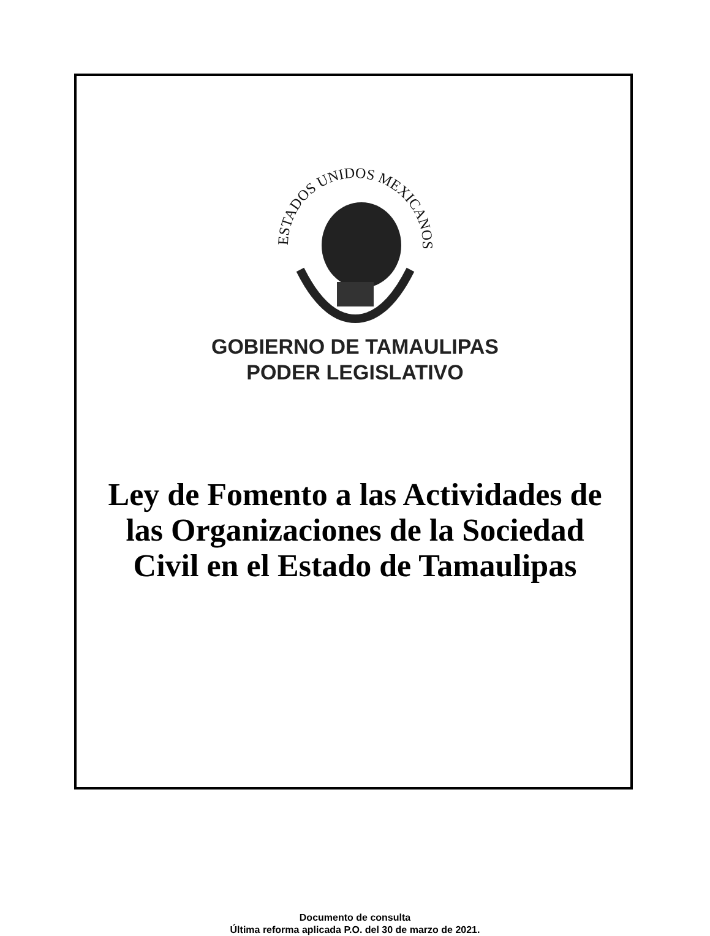ESTADOS UNIDOS MEXICANOS
GOBIERNO DE TAMAULIPAS
PODER LEGISLATIVO
Ley de Fomento a las Actividades de las Organizaciones de la Sociedad Civil en el Estado de Tamaulipas
Documento de consulta
Última reforma aplicada P.O. del 30 de marzo de 2021.